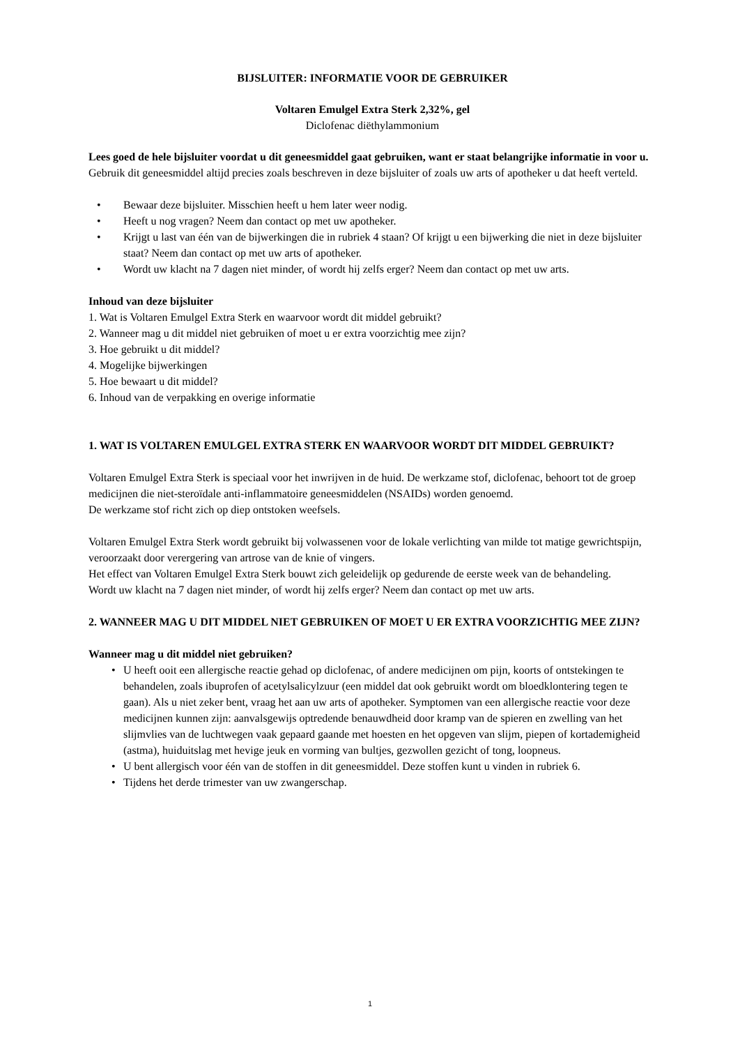BIJSLUITER: INFORMATIE VOOR DE GEBRUIKER
Voltaren Emulgel Extra Sterk 2,32%, gel
Diclofenac diëthylammonium
Lees goed de hele bijsluiter voordat u dit geneesmiddel gaat gebruiken, want er staat belangrijke informatie in voor u.
Gebruik dit geneesmiddel altijd precies zoals beschreven in deze bijsluiter of zoals uw arts of apotheker u dat heeft verteld.
• Bewaar deze bijsluiter. Misschien heeft u hem later weer nodig.
• Heeft u nog vragen? Neem dan contact op met uw apotheker.
• Krijgt u last van één van de bijwerkingen die in rubriek 4 staan? Of krijgt u een bijwerking die niet in deze bijsluiter staat? Neem dan contact op met uw arts of apotheker.
• Wordt uw klacht na 7 dagen niet minder, of wordt hij zelfs erger? Neem dan contact op met uw arts.
Inhoud van deze bijsluiter
1. Wat is Voltaren Emulgel Extra Sterk en waarvoor wordt dit middel gebruikt?
2. Wanneer mag u dit middel niet gebruiken of moet u er extra voorzichtig mee zijn?
3. Hoe gebruikt u dit middel?
4. Mogelijke bijwerkingen
5. Hoe bewaart u dit middel?
6. Inhoud van de verpakking en overige informatie
1. WAT IS VOLTAREN EMULGEL EXTRA STERK EN WAARVOOR WORDT DIT MIDDEL GEBRUIKT?
Voltaren Emulgel Extra Sterk is speciaal voor het inwrijven in de huid. De werkzame stof, diclofenac, behoort tot de groep medicijnen die niet-steroïdale anti-inflammatoire geneesmiddelen (NSAIDs) worden genoemd.
De werkzame stof richt zich op diep ontstoken weefsels.
Voltaren Emulgel Extra Sterk wordt gebruikt bij volwassenen voor de lokale verlichting van milde tot matige gewrichtspijn, veroorzaakt door verergering van artrose van de knie of vingers.
Het effect van Voltaren Emulgel Extra Sterk bouwt zich geleidelijk op gedurende de eerste week van de behandeling.
Wordt uw klacht na 7 dagen niet minder, of wordt hij zelfs erger? Neem dan contact op met uw arts.
2. WANNEER MAG U DIT MIDDEL NIET GEBRUIKEN OF MOET U ER EXTRA VOORZICHTIG MEE ZIJN?
Wanneer mag u dit middel niet gebruiken?
• U heeft ooit een allergische reactie gehad op diclofenac, of andere medicijnen om pijn, koorts of ontstekingen te behandelen, zoals ibuprofen of acetylsalicylzuur (een middel dat ook gebruikt wordt om bloedklontering tegen te gaan). Als u niet zeker bent, vraag het aan uw arts of apotheker. Symptomen van een allergische reactie voor deze medicijnen kunnen zijn: aanvalsgewijs optredende benauwdheid door kramp van de spieren en zwelling van het slijmvlies van de luchtwegen vaak gepaard gaande met hoesten en het opgeven van slijm, piepen of kortademigheid (astma), huiduitslag met hevige jeuk en vorming van bultjes, gezwollen gezicht of tong, loopneus.
• U bent allergisch voor één van de stoffen in dit geneesmiddel. Deze stoffen kunt u vinden in rubriek 6.
• Tijdens het derde trimester van uw zwangerschap.
1